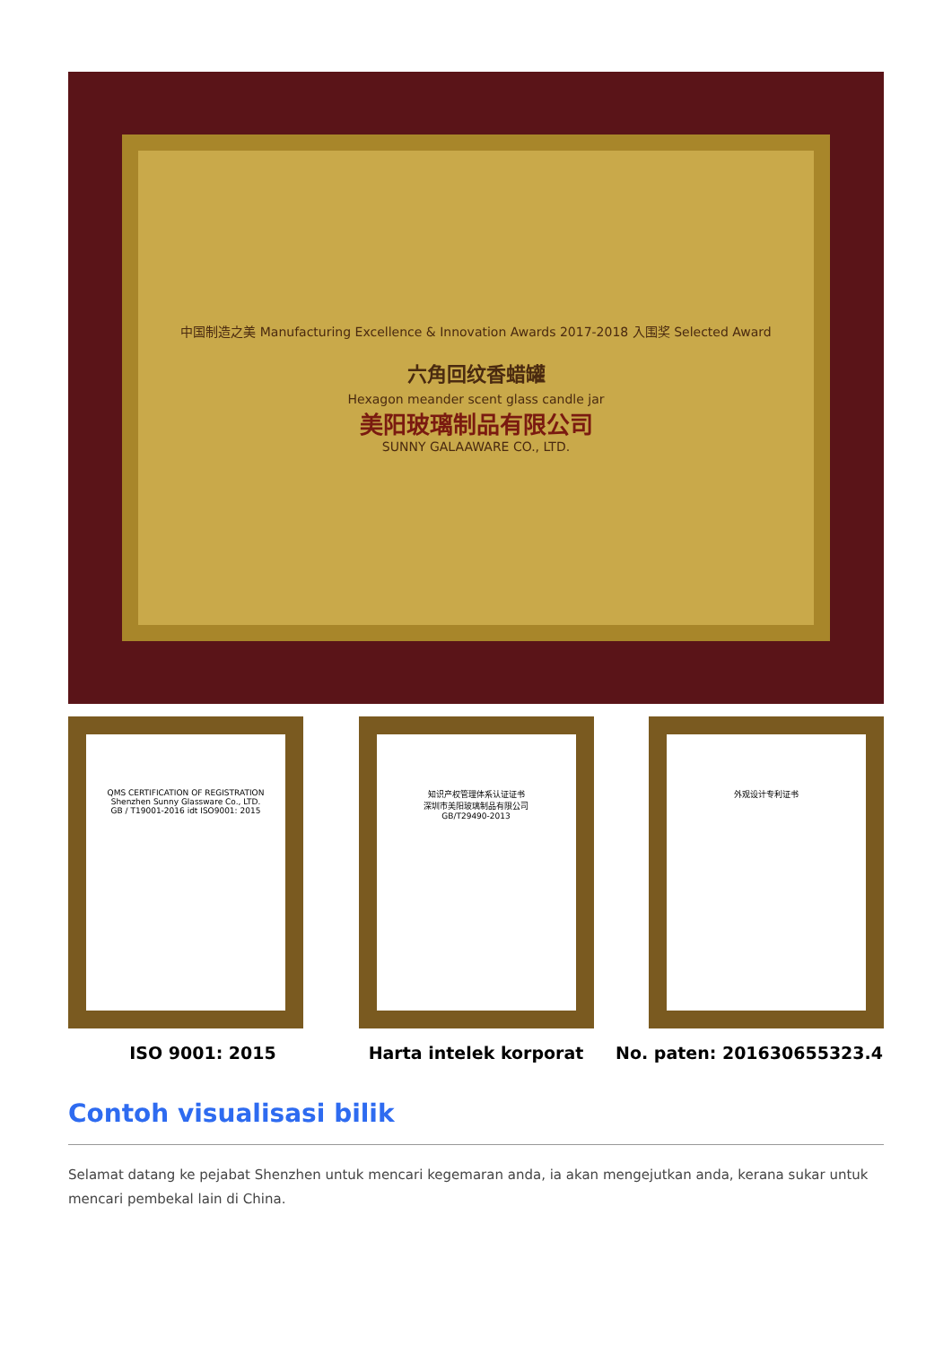中国制造之美 Manufacturing Excellence & Innovation Awards 2017-2018 入围奖 Selected Award
六角回纹香蜡罐
Hexagon meander scent glass candle jar
美阳玻璃制品有限公司
SUNNY GALAAWARE CO., LTD.
QMS CERTIFICATION OF REGISTRATION
Shenzhen Sunny Glassware Co., LTD.
GB / T19001-2016 idt ISO9001: 2015
知识产权管理体系认证证书
深圳市美阳玻璃制品有限公司
GB/T29490-2013
外观设计专利证书
ISO 9001: 2015 Harta intelek korporat No. paten: 201630655323.4
Contoh visualisasi bilik
Selamat datang ke pejabat Shenzhen untuk mencari kegemaran anda, ia akan mengejutkan anda, kerana sukar untuk mencari pembekal lain di China.